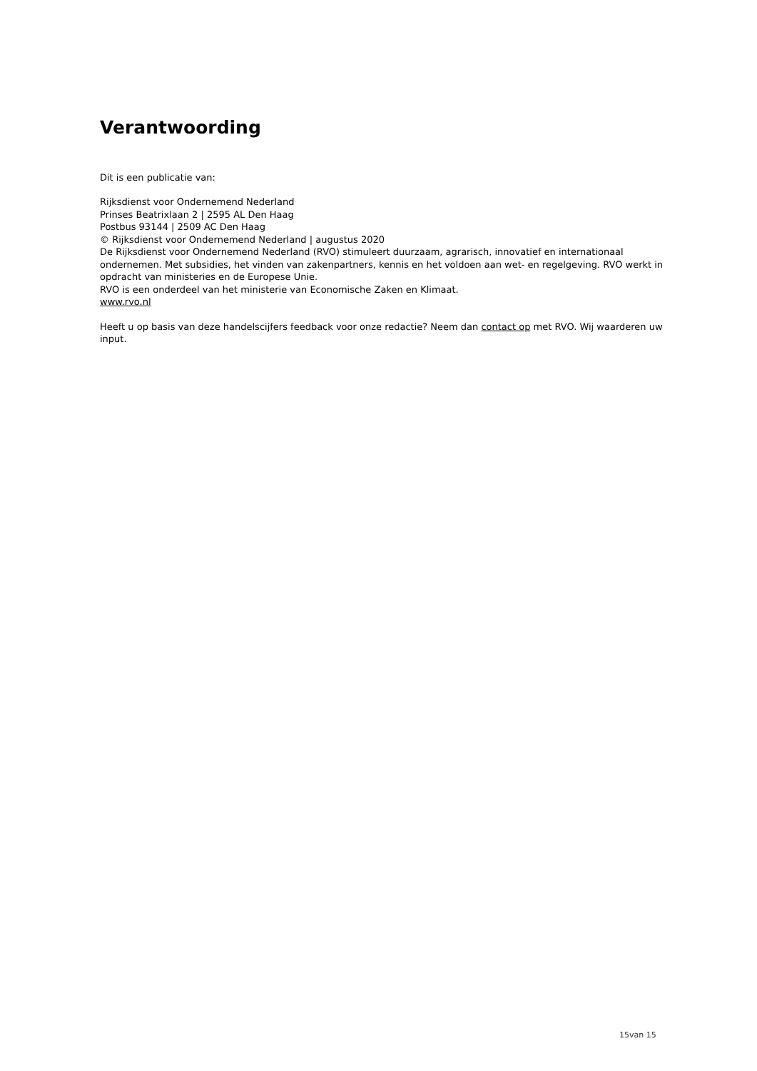Verantwoording
Dit is een publicatie van:
Rijksdienst voor Ondernemend Nederland
Prinses Beatrixlaan 2 | 2595 AL Den Haag
Postbus 93144 | 2509 AC Den Haag
© Rijksdienst voor Ondernemend Nederland | augustus 2020
De Rijksdienst voor Ondernemend Nederland (RVO) stimuleert duurzaam, agrarisch, innovatief en internationaal ondernemen. Met subsidies, het vinden van zakenpartners, kennis en het voldoen aan wet- en regelgeving. RVO werkt in opdracht van ministeries en de Europese Unie.
RVO is een onderdeel van het ministerie van Economische Zaken en Klimaat.
www.rvo.nl
Heeft u op basis van deze handelscijfers feedback voor onze redactie? Neem dan contact op met RVO. Wij waarderen uw input.
15van 15